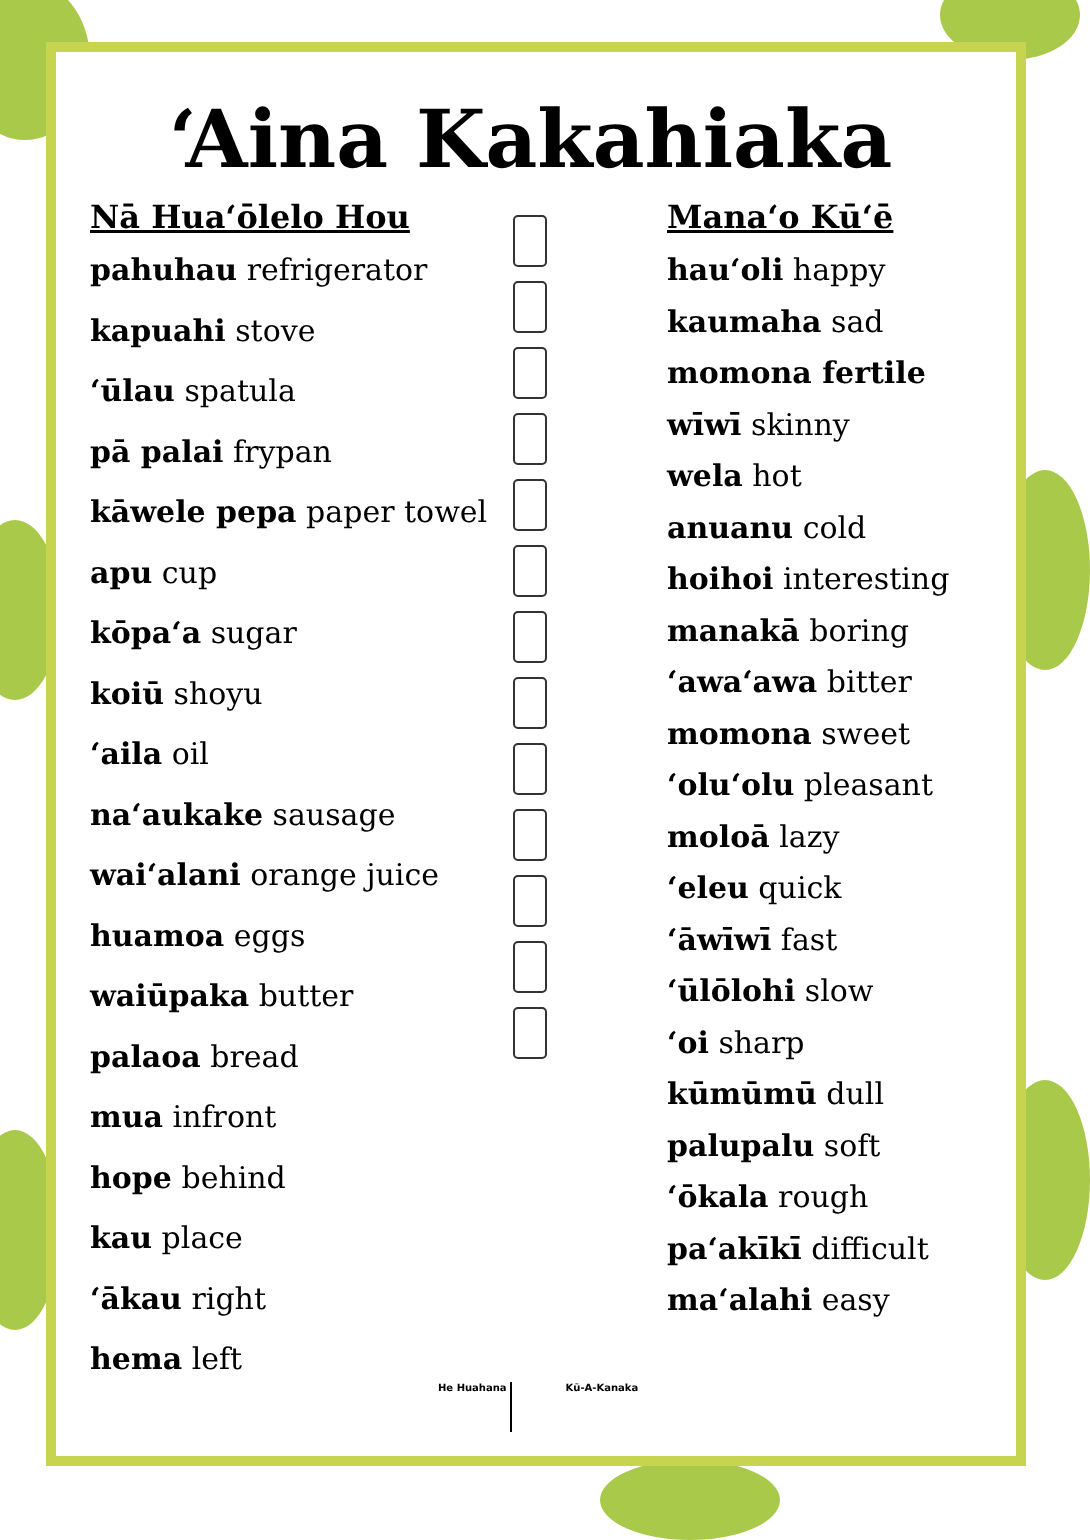‘Aina Kakahiaka
Nā Hua‘ōlelo Hou
pahuhau refrigerator
kapuahi stove
‘ūlau spatula
pā palai frypan
kāwele pepa paper towel
apu cup
kōpa‘a sugar
koiū shoyu
‘aila oil
na‘aukake sausage
wai‘alani orange juice
huamoa eggs
waiūpaka butter
palaoa bread
mua infront
hope behind
kau place
‘ākau right
hema left
Mana‘o Kū‘ē
hau‘oli happy
kaumaha sad
momona fertile
wīwī skinny
wela hot
anuanu cold
hoihoi interesting
manakā boring
‘awa‘awa bitter
momona sweet
‘olu‘olu pleasant
moloā lazy
‘eleu quick
‘āwīwī fast
‘ūlōlohi slow
‘oi sharp
kūmūmū dull
palupalu soft
‘ōkala rough
pa‘akīkī difficult
ma‘alahi easy
He Huahana Kū-A-Kanaka